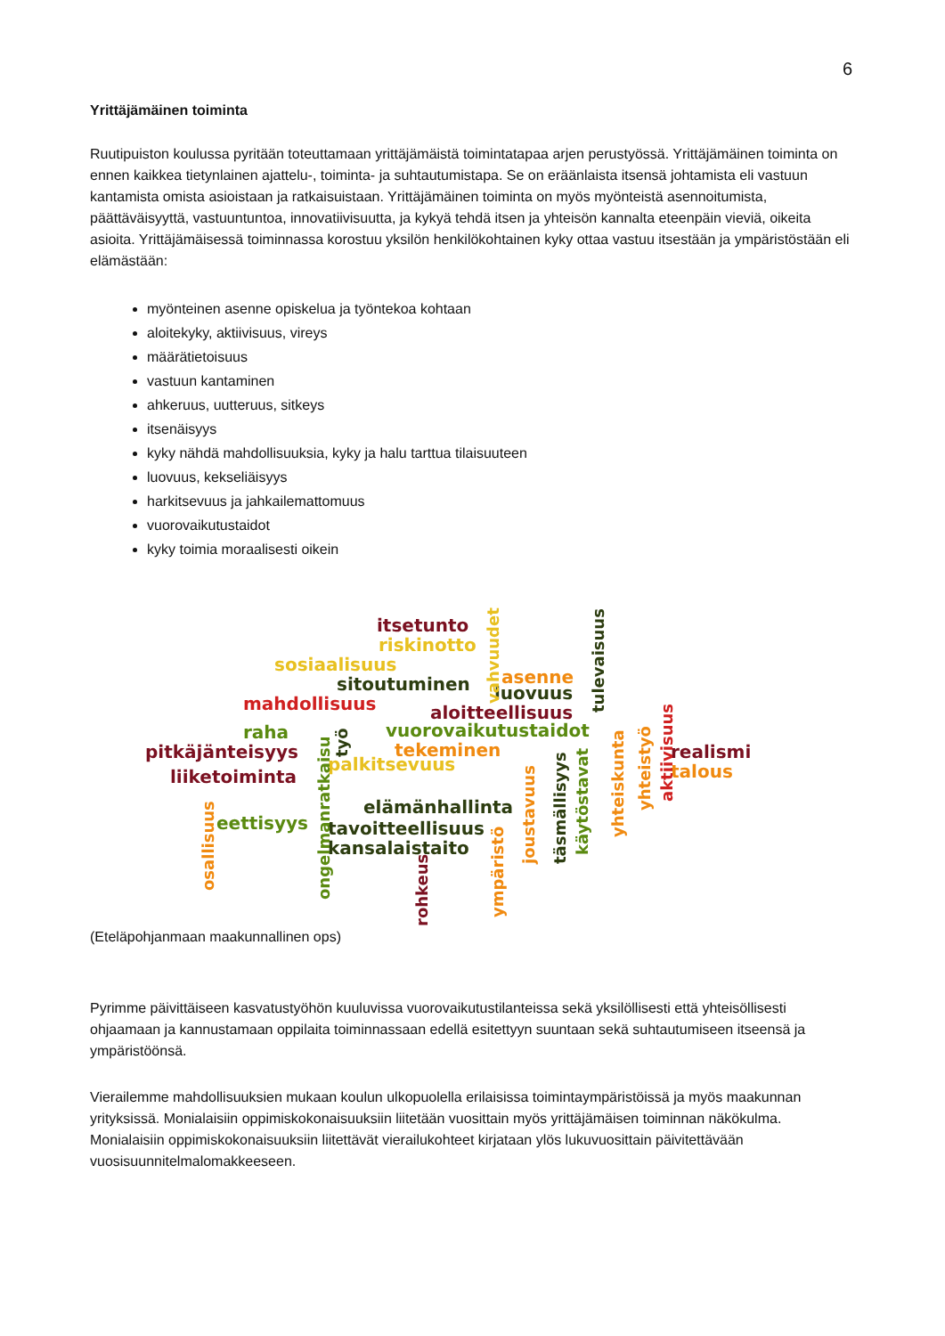6
Yrittäjämäinen toiminta
Ruutipuiston koulussa pyritään toteuttamaan yrittäjämäistä toimintatapaa arjen perustyössä. Yrittäjämäinen toiminta on ennen kaikkea tietynlainen ajattelu-, toiminta- ja suhtautumistapa. Se on eräänlaista itsensä johtamista eli vastuun kantamista omista asioistaan ja ratkaisuistaan. Yrittäjämäinen toiminta on myös myönteistä asennoitumista, päättäväisyyttä, vastuuntuntoa, innovatiivisuutta, ja kykyä tehdä itsen ja yhteisön kannalta eteenpäin vieviä, oikeita asioita. Yrittäjämäisessä toiminnassa korostuu yksilön henkilökohtainen kyky ottaa vastuu itsestään ja ympäristöstään eli elämästään:
myönteinen asenne opiskelua ja työntekoa kohtaan
aloitekyky, aktiivisuus, vireys
määrätietoisuus
vastuun kantaminen
ahkeruus, uutteruus, sitkeys
itsenäisyys
kyky nähdä mahdollisuuksia, kyky ja halu tarttua tilaisuuteen
luovuus, kekseliäisyys
harkitsevuus ja jahkailemattomuus
vuorovaikutustaidot
kyky toimia moraalisesti oikein
itsetunto
riskinotto
sosiaalisuus
sitoutuminen asenne
luovuus
mahdollisuus aloitteellisuus
raha vuorovaikutustaidot
pitkäjänteisyys tekeminen
palkitsevuus
realismi
talous liiketoiminta
elämänhallinta
eettisyys tavoitteellisuus
kansalaistaito
vahvuudet tulevaisuus
osallisuus ongelmanratkaisu
työ
rohkeus ympäristö
joustavuus täsmällisyys käytöstavat
yhteiskunta
yhteistyö aktiivisuus
(Eteläpohjanmaan maakunnallinen ops)
Pyrimme päivittäiseen kasvatustyöhön kuuluvissa vuorovaikutustilanteissa sekä yksilöllisesti että yhteisöllisesti ohjaamaan ja kannustamaan oppilaita toiminnassaan edellä esitettyyn suuntaan sekä suhtautumiseen itseensä ja ympäristöönsä.
Vierailemme mahdollisuuksien mukaan koulun ulkopuolella erilaisissa toimintaympäristöissä ja myös maakunnan yrityksissä. Monialaisiin oppimiskokonaisuuksiin liitetään vuosittain myös yrittäjämäisen toiminnan näkökulma. Monialaisiin oppimiskokonaisuuksiin liitettävät vierailukohteet kirjataan ylös lukuvuosittain päivitettävään vuosisuunnitelmalomakkeeseen.